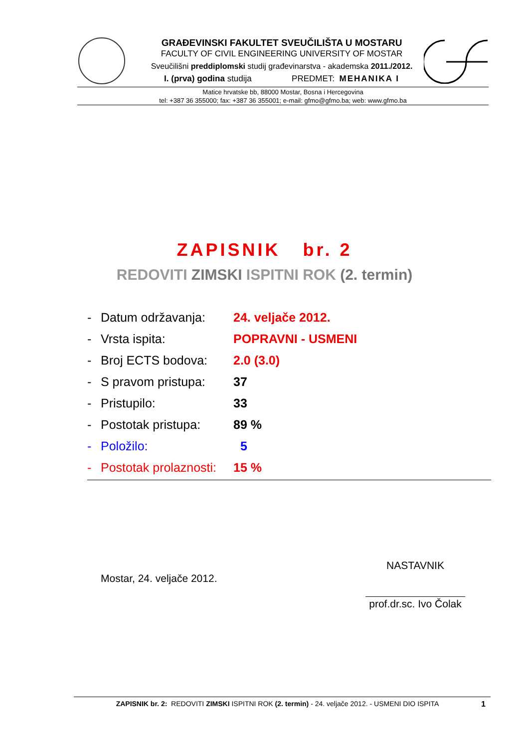GRAĐEVINSKI FAKULTET SVEUČILIŠTA U MOSTARU
FACULTY OF CIVIL ENGINEERING UNIVERSITY OF MOSTAR
Sveučilišni preddiplomski studij građevinarstva - akademska 2011./2012.
I. (prva) godina studija PREDMET: MEHANIKA I
Matice hrvatske bb, 88000 Mostar, Bosna i Hercegovina
tel: +387 36 355000; fax: +387 36 355001; e-mail: gfmo@gfmo.ba; web: www.gfmo.ba
ZAPISNIK br. 2
REDOVITI ZIMSKI ISPITNI ROK (2. termin)
- Datum održavanja: 24. veljače 2012.
- Vrsta ispita: POPRAVNI - USMENI
- Broj ECTS bodova: 2.0 (3.0)
- S pravom pristupa: 37
- Pristupilo: 33
- Postotak pristupa: 89 %
- Položilo: 5
- Postotak prolaznosti: 15 %
Mostar, 24. veljače 2012.
NASTAVNIK
prof.dr.sc. Ivo Čolak
ZAPISNIK br. 2: REDOVITI ZIMSKI ISPITNI ROK (2. termin) - 24. veljače 2012. - USMENI DIO ISPITA 1